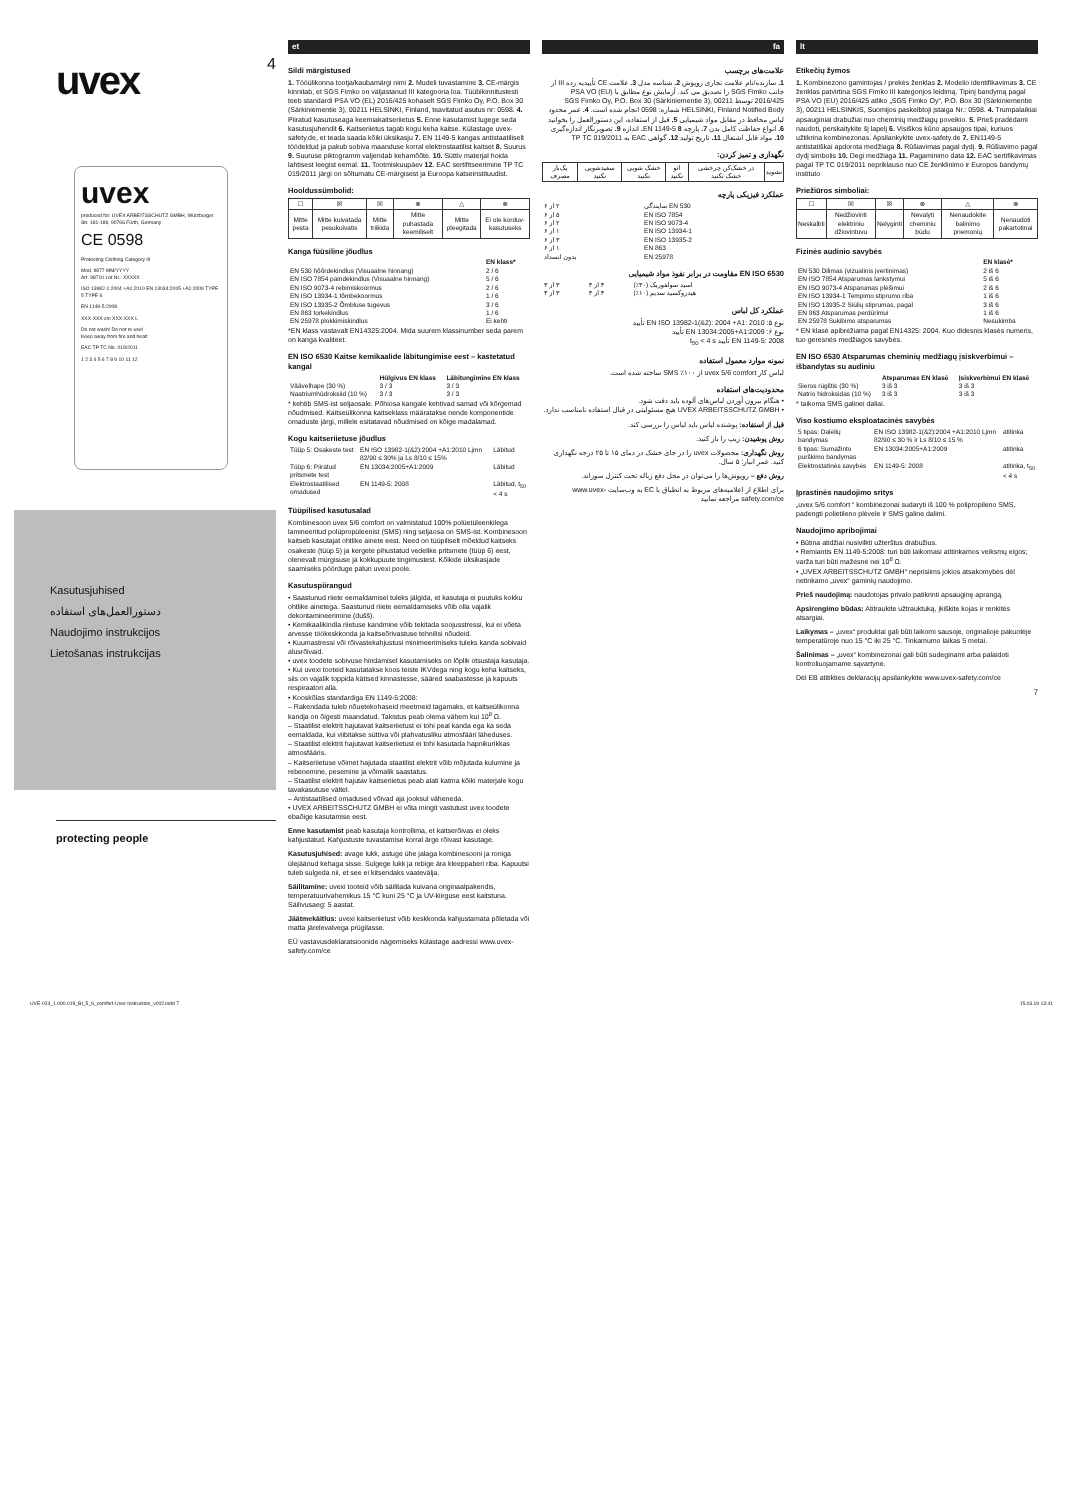4
uvex
uvex
produced for: UVEX ARBEITSSCHUTZ GMBH, Würzburger Str. 181-189, 90766 Fürth, Germany
CE 0598
Protecting Clothing Category III
Mod. 9877 MM/YYYY
Art. 98710 Lot Nr.: XXXXX
ISO 13982-1:2004 +A1:2010 EN 13034:2005 +A1:2009 TYPE 5 TYPE 6
EN 1149-5:2008
XXX-XXX cm XXX-XXX L
Do not wash! Do not re-use!
Keep away from fire and heat!
EAC TP TC No. 019/2011
1 2 3 4 5 6 7 8 9 10 11 12
Kasutusjuhised
دستورالعمل‌های استفاده
Naudojimo instrukcijos
Lietošanas instrukcijas
protecting people
et
Sildi märgistused
1. Tööülikonna tootja/kaubamärgi nimi 2. Mudeli tuvastamine 3. CE-märgis kinnitab, et SGS Fimko on väljastanud III kategooria loa. Tüübikinnitustesti teeb standardi PSA VO (EL) 2016/425 kohaselt SGS Fimko Oy, P.O. Box 30 (Särkiniementie 3), 00211 HELSINKI, Finland, teavitatud asutus nr: 0598. 4. Piiratud kasutuseaga keemiakaitseriietus 5. Enne kasutamist lugege seda kasutusjuhendit 6. Kaitseriietus tagab kogu keha kaitse. Külastage uvex-safety.de, et teada saada kõiki üksikasju 7. EN 1149-5 kangas antistaatiliselt töödeldud ja pakub sobiva maanduse korral elektrostaatilist kaitset 8. Suurus 9. Suuruse piktogramm valjendab kehamõõte. 10. Süttiv materjal hoida lahtisest leegist eemal. 11. Tootmiskuupäev 12. EAC sertifitseerimine TP TC 019/2011 järgi on sõltumatu CE-märgisest ja Euroopa katseinstituudist.
Hooldussümbolid:
| ☐ | ☒ | ☒ | ⊗ | △ | ⊗ |
| Mitte pesta | Mitte kuivatada pesukuivatis | Mitte triikida | Mitte puhastada keemiliselt | Mitte pleegitada | Ei ole korduv-kasutuseks |
Kanga füüsiline jõudlus
| | EN klass* |
| --- | --- |
| EN 530 hõõrdekindlus (Visuaalne hinnang) | 2 / 6 |
| EN ISO 7854 paindekindlus (Visuaalne hinnang) | 5 / 6 |
| EN ISO 9073-4 rebimiskoormus | 2 / 6 |
| EN ISO 13934-1 tõmbekoormus | 1 / 6 |
| EN ISO 13935-2 Õmbluse tugevus | 3 / 6 |
| EN 863 torkekindlus | 1 / 6 |
| EN 25978 plokkimiskindlus | Ei kehti |
*EN klass vastavalt EN14325:2004. Mida suurem klassinumber seda parem on kanga kvaliteet.
EN ISO 6530 Kaitse kemikaalide läbitungimise eest – kastetatud kangal
| | Hülgivus EN klass | Läbitungimine EN klass |
| --- | --- | --- |
| Väävelhape (30 %) | 3 / 3 | 3 / 3 |
| Naatriumhüdroksiid (10 %) | 3 / 3 | 3 / 3 |
* kehtib SMS-ist seljaosale. Põhiosa kangale kehtivad samad või kõrgemad nõudmised. Kaitseülikonna kaitseklass määratakse nende komponentide omaduste järgi, millele esitatavad nõudmised on kõige madalamad.
Kogu kaitseriietuse jõudlus
| Tüüp 5: Osakeste test | EN ISO 13982-1(&2):2004 +A1:2010 Ljmn 82/90 ≤ 30% ja Ls 8/10 ≤ 15% | Läbitud |
| Tüüp 6: Piiratud pritsmete test | EN 13034:2005+A1:2009 | Läbitud |
| Elektrostaatilised omadused | EN 1149-5: 2008 | Läbitud, t<sub>50</sub> < 4 s |
Tüüpilised kasutusalad
Kombinesoon uvex 5/6 comfort on valmistatud 100% polüetüleenkilega lamineeritud polüpropüleenist (SMS) ning seljaosa on SMS-ist. Kombinesoon kaitseb kasutajat ohtlike ainete eest. Need on tüüpiliselt mõeldud kaitseks osakeste (tüüp 5) ja kergete pihustatud vedelike pritsmete (tüüp 6) eest, olenevalt mürgisuse ja kokkupuute tingimustest. Kõikide üksikasjade saamiseks pöörduge palun uvexi poole.
Kasutuspiirangud
• Saastunud riiete eemaldamisel tuleks jälgida, et kasutaja ei puutuks kokku ohtlike ainetega. Saastunud riiete eemaldamiseks võib olla vajalik dekontamineerimine (dušš).
• Kemikaalikindla riietuse kandmine võib tekitada soojusstressi, kui ei võeta arvesse töökeskkonda ja kaitseõrivastuse tehnilisi nõudeid.
• Kuumastressi või rõivastekahjustusi minimeerimiseks tuleks kanda sobivaid alusrõivaid.
• uvex toodete sobivuse hindamisel kasutamiseks on lõplik otsustaja kasutaja.
• Kui uvexi tooteid kasutatakse koos teiste IKVdega ning kogu keha kaitseks, siis on vajalik toppida kätised kinnastesse, sääred saabastesse ja kapuuts respiraatori alla.
• Kooskõlas standardiga EN 1149-5:2008:
– Rakendada tuleb nõuetekohaseid meetmeid tagamaks, et kaitseülikonna kandja on õigesti maandatud. Takistus peab olema vähem kui 10<sup>8</sup> Ω.
– Staatilist elektrit hajutavat kaitseriietust ei tohi peal kanda ega ka seda eemaldada, kui viibitakse süttiva või plahvatusliku atmosfääri läheduses.
– Staatilist elektrit hajutavat kaitseriietust ei tohi kasutada hapnikurikkas atmosfääris.
– Kaitseriietuse võimet hajutada staatilist elektrit võib mõjutada kulumine ja rebenemine, pesemine ja võimalik saastatus.
– Staatilist elektrit hajutav kaitseriietus peab alati katma kõiki materjale kogu tavakasutuse vältel.
– Antistaatilised omadused võivad aja jooksul väheneda.
• UVEX ARBEITSSCHUTZ GMBH ei võta mingit vastutust uvex toodete ebaõige kasutamise eest.
Enne kasutamist peab kasutaja kontrollima, et kaitserõivas ei oleks kahjustatud. Kahjustuste tuvastamise korral ärge rõivast kasutage.
Kasutusjuhised: avage lukk, astuge ühe jalaga kombinesooni ja roniga ülejäänud kehaga sisse. Sulgege lukk ja rebige ära kleeppaberi riba. Kapuutsi tuleb sulgeda nii, et see ei kitsendaks vaatevälja.
Säilitamine: uvexi tooteid võib säilitada kuivana originaalpakendis, temperatuurivahemikus 15 °C kuni 25 °C ja UV-kiirguse eest kaitstuna. Säilivusaeg: 5 aastat.
Jäätmekäitlus: uvexi kaitseriietust võib keskkonda kahjustamata põletada või matta järelevalvega prügilasse.
EÜ vastavusdeklaratsioonide nägemiseks külastage aadressi www.uvex-safety.com/ce
fa
علامت‌های برچسب
1. سازنده/نام علامت تجاری روپوش 2. شناسه مدل 3. علامت CE تأییدیه رده III از جانب SGS Fimko را تصدیق می کند. آزمایش نوع مطابق با PSA VO (EU) 2016/425 توسط SGS Fimko Oy, P.O. Box 30 (Särkiniementie 3), 00211 HELSINKI, Finland Notified Body شماره: 0598 انجام شده است. 4. عمر محدود لباس محافظ در مقابل مواد شیمیایی 5. قبل از استفاده، این دستورالعمل را بخوانید 6. انواع حفاظت کامل بدن 7. پارچه EN 1149-5 8. اندازه 9. تصویرنگار اندازه‌گیری 10. مواد قابل اشتعال 11. تاریخ تولید 12. گواهی EAC به TP TC 019/2011
نگهداری و تمیز کردن:
| نشوید | در خشک‌کن چرخشی خشک نکنید | اتو نکنید | خشک شویی نکنید | سفیدشویی نکنید | یک‌بار مصرف |
عملکرد فیزیکی پارچه
| EN 530 سایندگی | ۲ از ۶ |
| EN ISO 7854 | ۵ از ۶ |
| EN ISO 9073-4 | ۲ از ۶ |
| EN ISO 13934-1 | ۱ از ۶ |
| EN ISO 13935-2 | ۳ از ۶ |
| EN 863 | ۱ از ۶ |
| EN 25978 | بدون انسداد |
EN ISO 6530 مقاومت در برابر نفوذ مواد شیمیایی
| اسید سولفوریک (۳۰٪) | ۳ از ۳ | ۳ از ۳ |
| هیدروکسید سدیم (۱۰٪) | ۳ از ۳ | ۳ از ۳ |
عملکرد کل لباس
نوع ۵: EN ISO 13982-1(&2): 2004 +A1: 2010 تأیید
نوع ۶: EN 13034:2005+A1:2009 تأیید
EN 1149-5: 2008 تأیید t<sub>50</sub> < 4 s
نمونه موارد معمول استفاده
لباس کار uvex 5/6 comfort از ۱۰۰٪ SMS ساخته شده است.
محدودیت‌های استفاده
• هنگام بیرون آوردن لباس‌های آلوده باید دقت شود.
• UVEX ARBEITSSCHUTZ GMBH هیچ مسئولیتی در قبال استفاده نامناسب ندارد.
قبل از استفاده: پوشنده لباس باید لباس را بررسی کند.
روش پوشیدن: زیپ را باز کنید.
روش نگهداری: محصولات uvex را در جای خشک در دمای ۱۵ تا ۲۵ درجه نگهداری کنید. عمر انبار: ۵ سال.
روش دفع – روپوش‌ها را می‌توان در محل دفع زباله تحت کنترل سوزاند.
برای اطلاع از اعلامیه‌های مربوط به انطباق با EC به وب‌سایت www.uvex-safety.com/ce مراجعه نمایید
lt
Etikečių žymos
1. Kombinezono gamintojas / prekės ženklas 2. Modelio identifikavimas 3. CE ženklas patvirtina SGS Fimko III kategorijos leidimą. Tipinį bandymą pagal PSA VO (EU) 2016/425 atliko „SGS Fimko Oy“, P.O. Box 30 (Särkiniementie 3), 00211 HELSINKIS, Suomijos paskelbtoji įstaiga Nr.: 0598. 4. Trumpalaikiai apsauginiai drabužiai nuo cheminių medžiagų poveikio. 5. Prieš pradėdami naudoti, perskaitykite šį lapelį 6. Visiškos kūno apsaugos tipai, kuriuos užtikrina kombinezonas. Apsilankykite uvex-safety.de 7. EN1149-5 antistatiškai apdorota medžiaga 8. Rūšiavimas pagal dydį. 9. Rūšiavimo pagal dydį simbolis 10. Degi medžiaga 11. Pagaminimo data 12. EAC sertifikavimas pagal TP TC 019/2011 nepriklauso nuo CE ženklinimo ir Europos bandymų instituto
Priežiūros simboliai:
| ☐ | ☒ | ☒ | ⊗ | △ | ⊗ |
| Neskalbti | Nedžiovinti elektriniu džiovintuvu | Nelyginti | Nevalyti cheminiu būdu | Nenaudokite balinimo priemonių | Nenaudoti pakartotinai |
Fizinės audinio savybės
| | EN klasė* |
| --- | --- |
| EN 530 Dilimas (vizualinis įvertinimas) | 2 iš 6 |
| EN ISO 7854 Atsparumas lankstymui | 5 iš 6 |
| EN ISO 9073-4 Atsparumas plėšimui | 2 iš 6 |
| EN ISO 13934-1 Tempimo stiprumo riba | 1 iš 6 |
| EN ISO 13935-2 Siūlių stiprumas, pagal | 3 iš 6 |
| EN 863 Atsparumas perdūrimui | 1 iš 6 |
| EN 25978 Sukibimo atsparumas | Nesukimba |
* EN klasė apibrėžiama pagal EN14325: 2004. Kuo didesnis klasės numeris, tuo geresnės medžiagos savybės.
EN ISO 6530 Atsparumas cheminių medžiagų įsiskverbimui – išbandytas su audiniu
| | Atsparumas EN klasė | Įsiskverbimui EN klasė |
| --- | --- | --- |
| Sieros rūgštis (30 %) | 3 iš 3 | 3 iš 3 |
| Natrio hidroksidas (10 %) | 3 iš 3 | 3 iš 3 |
* taikoma SMS galinei daliai.
Viso kostiumo eksploatacinės savybės
| 5 tipas: Dalelių bandymas | EN ISO 13982-1(&2):2004 +A1:2010 Ljmn 82/90 ≤ 30 % ir Ls 8/10 ≤ 15 % | atitinka |
| 6 tipas: Sumažinto purškimo bandymas | EN 13034:2005+A1:2009 | atitinka |
| Elektrostatinės savybės | EN 1149-5: 2008 | atitinka, t<sub>50</sub> < 4 s |
Įprastinės naudojimo sritys
„uvex 5/6 comfort “ kombinezonai sudaryti iš 100 % polipropileno SMS, padengti polietileno plėvele ir SMS galine dalimi.
Naudojimo apribojimai
• Būtina atidžiai nusivilkti užterštus drabužius.
• Remiantis EN 1149-5:2008: turi būti laikomasi atitinkamos veiksmų eigos; varža turi būti mažesnė nei 10<sup>8</sup> Ω.
• „UVEX ARBEITSSCHUTZ GMBH“ neprisiims jokios atsakomybės dėl netinkamo „uvex“ gaminių naudojimo.
Prieš naudojimą: naudotojas privalo patikrinti apsauginę aprangą.
Apsirengimo būdas: Atitraukite užtrauktuką, įkiškite kojas ir renkitės atsargiai.
Laikymas – „uvex“ produktai gali būti laikomi sausoje, originalioje pakuotėje temperatūroje nuo 15 °C iki 25 °C. Tinkamumo laikas 5 metai.
Šalinimas – „uvex“ kombinezonai gali būti sudeginami arba palaidoti kontroliuojamame sąvartyne.
Dėl EB atitikties deklaracijų apsilankykite www.uvex-safety.com/ce
7
UVE-024_1.090.019_BI_5_6_comfort-User-Instruction_v002.indd 7 15.03.19 13:41